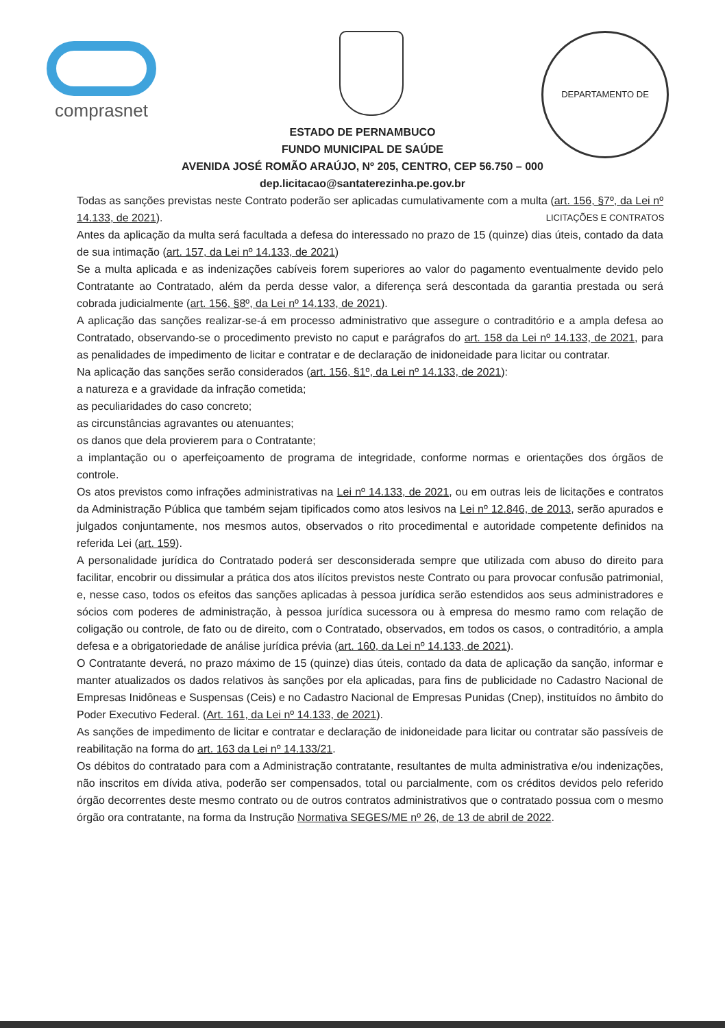comprasnet
DEPARTAMENTO DE LICITAÇÕES E CONTRATOS
ESTADO DE PERNAMBUCO
FUNDO MUNICIPAL DE SAÚDE
AVENIDA JOSÉ ROMÃO ARAÚJO, Nº 205, CENTRO, CEP 56.750 – 000
dep.licitacao@santaterezinha.pe.gov.br
Todas as sanções previstas neste Contrato poderão ser aplicadas cumulativamente com a multa (art. 156, §7º, da Lei nº 14.133, de 2021).
Antes da aplicação da multa será facultada a defesa do interessado no prazo de 15 (quinze) dias úteis, contado da data de sua intimação (art. 157, da Lei nº 14.133, de 2021)
Se a multa aplicada e as indenizações cabíveis forem superiores ao valor do pagamento eventualmente devido pelo Contratante ao Contratado, além da perda desse valor, a diferença será descontada da garantia prestada ou será cobrada judicialmente (art. 156, §8º, da Lei nº 14.133, de 2021).
A aplicação das sanções realizar-se-á em processo administrativo que assegure o contraditório e a ampla defesa ao Contratado, observando-se o procedimento previsto no caput e parágrafos do art. 158 da Lei nº 14.133, de 2021, para as penalidades de impedimento de licitar e contratar e de declaração de inidoneidade para licitar ou contratar.
Na aplicação das sanções serão considerados (art. 156, §1º, da Lei nº 14.133, de 2021):
a natureza e a gravidade da infração cometida;
as peculiaridades do caso concreto;
as circunstâncias agravantes ou atenuantes;
os danos que dela provierem para o Contratante;
a implantação ou o aperfeiçoamento de programa de integridade, conforme normas e orientações dos órgãos de controle.
Os atos previstos como infrações administrativas na Lei nº 14.133, de 2021, ou em outras leis de licitações e contratos da Administração Pública que também sejam tipificados como atos lesivos na Lei nº 12.846, de 2013, serão apurados e julgados conjuntamente, nos mesmos autos, observados o rito procedimental e autoridade competente definidos na referida Lei (art. 159).
A personalidade jurídica do Contratado poderá ser desconsiderada sempre que utilizada com abuso do direito para facilitar, encobrir ou dissimular a prática dos atos ilícitos previstos neste Contrato ou para provocar confusão patrimonial, e, nesse caso, todos os efeitos das sanções aplicadas à pessoa jurídica serão estendidos aos seus administradores e sócios com poderes de administração, à pessoa jurídica sucessora ou à empresa do mesmo ramo com relação de coligação ou controle, de fato ou de direito, com o Contratado, observados, em todos os casos, o contraditório, a ampla defesa e a obrigatoriedade de análise jurídica prévia (art. 160, da Lei nº 14.133, de 2021).
O Contratante deverá, no prazo máximo de 15 (quinze) dias úteis, contado da data de aplicação da sanção, informar e manter atualizados os dados relativos às sanções por ela aplicadas, para fins de publicidade no Cadastro Nacional de Empresas Inidôneas e Suspensas (Ceis) e no Cadastro Nacional de Empresas Punidas (Cnep), instituídos no âmbito do Poder Executivo Federal. (Art. 161, da Lei nº 14.133, de 2021).
As sanções de impedimento de licitar e contratar e declaração de inidoneidade para licitar ou contratar são passíveis de reabilitação na forma do art. 163 da Lei nº 14.133/21.
Os débitos do contratado para com a Administração contratante, resultantes de multa administrativa e/ou indenizações, não inscritos em dívida ativa, poderão ser compensados, total ou parcialmente, com os créditos devidos pelo referido órgão decorrentes deste mesmo contrato ou de outros contratos administrativos que o contratado possua com o mesmo órgão ora contratante, na forma da Instrução Normativa SEGES/ME nº 26, de 13 de abril de 2022.